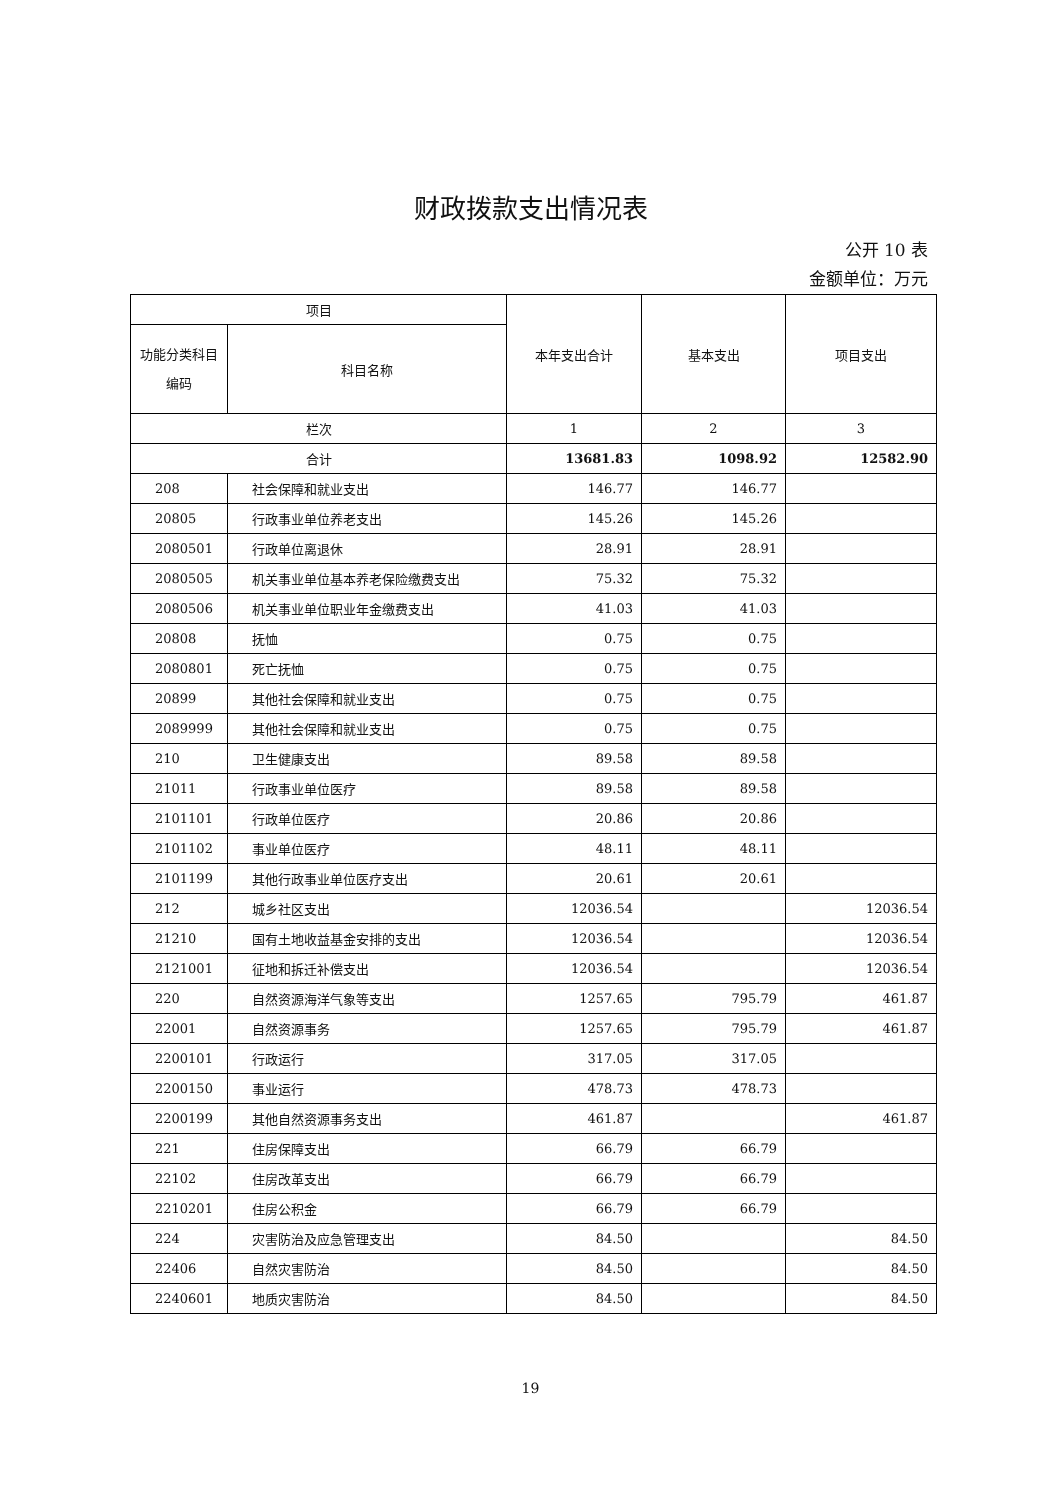财政拨款支出情况表
公开 10 表
金额单位：万元
| 项目 | | 本年支出合计 | 基本支出 | 项目支出 |
| --- | --- | --- | --- | --- |
| 功能分类科目编码 | 科目名称 | | | |
| 栏次 | | 1 | 2 | 3 |
| 合计 | | 13681.83 | 1098.92 | 12582.90 |
| 208 | 社会保障和就业支出 | 146.77 | 146.77 | |
| 20805 | 行政事业单位养老支出 | 145.26 | 145.26 | |
| 2080501 | 行政单位离退休 | 28.91 | 28.91 | |
| 2080505 | 机关事业单位基本养老保险缴费支出 | 75.32 | 75.32 | |
| 2080506 | 机关事业单位职业年金缴费支出 | 41.03 | 41.03 | |
| 20808 | 抚恤 | 0.75 | 0.75 | |
| 2080801 | 死亡抚恤 | 0.75 | 0.75 | |
| 20899 | 其他社会保障和就业支出 | 0.75 | 0.75 | |
| 2089999 | 其他社会保障和就业支出 | 0.75 | 0.75 | |
| 210 | 卫生健康支出 | 89.58 | 89.58 | |
| 21011 | 行政事业单位医疗 | 89.58 | 89.58 | |
| 2101101 | 行政单位医疗 | 20.86 | 20.86 | |
| 2101102 | 事业单位医疗 | 48.11 | 48.11 | |
| 2101199 | 其他行政事业单位医疗支出 | 20.61 | 20.61 | |
| 212 | 城乡社区支出 | 12036.54 | | 12036.54 |
| 21210 | 国有土地收益基金安排的支出 | 12036.54 | | 12036.54 |
| 2121001 | 征地和拆迁补偿支出 | 12036.54 | | 12036.54 |
| 220 | 自然资源海洋气象等支出 | 1257.65 | 795.79 | 461.87 |
| 22001 | 自然资源事务 | 1257.65 | 795.79 | 461.87 |
| 2200101 | 行政运行 | 317.05 | 317.05 | |
| 2200150 | 事业运行 | 478.73 | 478.73 | |
| 2200199 | 其他自然资源事务支出 | 461.87 | | 461.87 |
| 221 | 住房保障支出 | 66.79 | 66.79 | |
| 22102 | 住房改革支出 | 66.79 | 66.79 | |
| 2210201 | 住房公积金 | 66.79 | 66.79 | |
| 224 | 灾害防治及应急管理支出 | 84.50 | | 84.50 |
| 22406 | 自然灾害防治 | 84.50 | | 84.50 |
| 2240601 | 地质灾害防治 | 84.50 | | 84.50 |
19